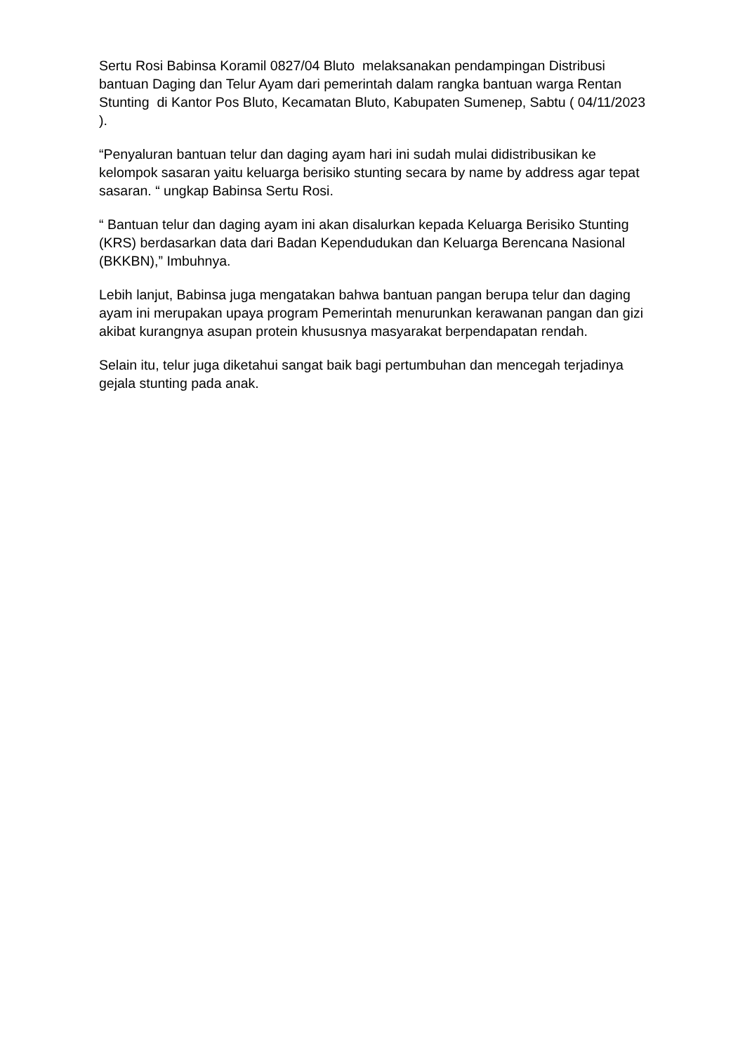Sertu Rosi Babinsa Koramil 0827/04 Bluto melaksanakan pendampingan Distribusi bantuan Daging dan Telur Ayam dari pemerintah dalam rangka bantuan warga Rentan Stunting di Kantor Pos Bluto, Kecamatan Bluto, Kabupaten Sumenep, Sabtu ( 04/11/2023 ).
“Penyaluran bantuan telur dan daging ayam hari ini sudah mulai didistribusikan ke kelompok sasaran yaitu keluarga berisiko stunting secara by name by address agar tepat sasaran. “ ungkap Babinsa Sertu Rosi.
“ Bantuan telur dan daging ayam ini akan disalurkan kepada Keluarga Berisiko Stunting (KRS) berdasarkan data dari Badan Kependudukan dan Keluarga Berencana Nasional (BKKBN),” Imbuhnya.
Lebih lanjut, Babinsa juga mengatakan bahwa bantuan pangan berupa telur dan daging ayam ini merupakan upaya program Pemerintah menurunkan kerawanan pangan dan gizi akibat kurangnya asupan protein khususnya masyarakat berpendapatan rendah.
Selain itu, telur juga diketahui sangat baik bagi pertumbuhan dan mencegah terjadinya gejala stunting pada anak.